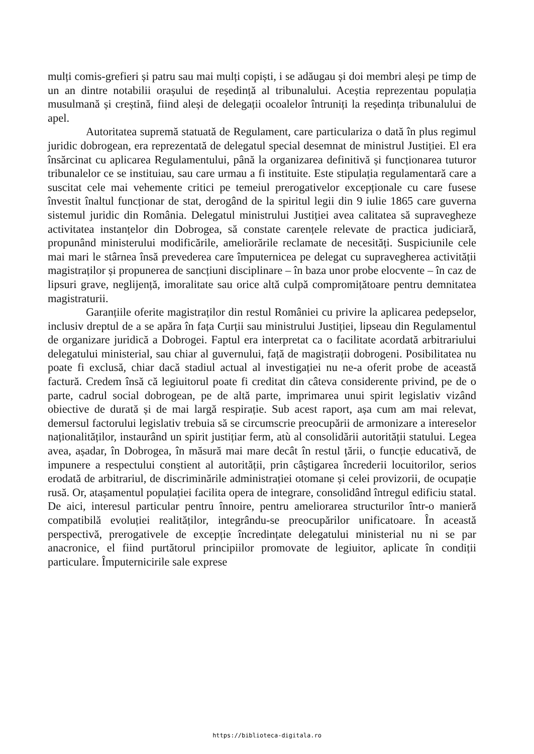mulți comis-grefieri și patru sau mai mulți copiști, i se adăugau și doi membri aleși pe timp de un an dintre notabilii orașului de reședință al tribunalului. Aceștia reprezentau populația musulmană și creștină, fiind aleși de delegații ocoalelor întruniți la reședința tribunalului de apel.
Autoritatea supremă statuată de Regulament, care particulariza o dată în plus regimul juridic dobrogean, era reprezentată de delegatul special desemnat de ministrul Justiției. El era însărcinat cu aplicarea Regulamentului, până la organizarea definitivă și funcționarea tuturor tribunalelor ce se instituiau, sau care urmau a fi instituite. Este stipulația regulamentară care a suscitat cele mai vehemente critici pe temeiul prerogativelor excepționale cu care fusese învestit înaltul funcționar de stat, derogând de la spiritul legii din 9 iulie 1865 care guverna sistemul juridic din România. Delegatul ministrului Justiției avea calitatea să supravegheze activitatea instanțelor din Dobrogea, să constate carențele relevate de practica judiciară, propunând ministerului modificările, ameliorările reclamate de necesități. Suspiciunile cele mai mari le stârnea însă prevederea care împuternicea pe delegat cu supravegherea activității magistraților și propunerea de sancțiuni disciplinare – în baza unor probe elocvente – în caz de lipsuri grave, neglijență, imoralitate sau orice altă culpă compromițătoare pentru demnitatea magistraturii.
Garanțiile oferite magistraților din restul României cu privire la aplicarea pedepselor, inclusiv dreptul de a se apăra în fața Curții sau ministrului Justiției, lipseau din Regulamentul de organizare juridică a Dobrogei. Faptul era interpretat ca o facilitate acordată arbitrariului delegatului ministerial, sau chiar al guvernului, față de magistrații dobrogeni. Posibilitatea nu poate fi exclusă, chiar dacă stadiul actual al investigației nu ne-a oferit probe de această factură. Credem însă că legiuitorul poate fi creditat din câteva considerente privind, pe de o parte, cadrul social dobrogean, pe de altă parte, imprimarea unui spirit legislativ vizând obiective de durată și de mai largă respirație. Sub acest raport, așa cum am mai relevat, demersul factorului legislativ trebuia să se circumscrie preocupării de armonizare a intereselor naționalităților, instaurând un spirit justițiar ferm, atù al consolidării autorității statului. Legea avea, așadar, în Dobrogea, în măsură mai mare decât în restul țării, o funcție educativă, de impunere a respectului conștient al autorității, prin câștigarea încrederii locuitorilor, serios erodată de arbitrariul, de discriminările administrației otomane și celei provizorii, de ocupație rusă. Or, atașamentul populației facilita opera de integrare, consolidând întregul edificiu statal. De aici, interesul particular pentru înnoire, pentru ameliorarea structurilor într-o manieră compatibilă evoluției realităților, integrându-se preocupărilor unificatoare. În această perspectivă, prerogativele de excepție încredințate delegatului ministerial nu ni se par anacronice, el fiind purtătorul principiilor promovate de legiuitor, aplicate în condiții particulare. Împuternicirile sale exprese
https://biblioteca-digitala.ro